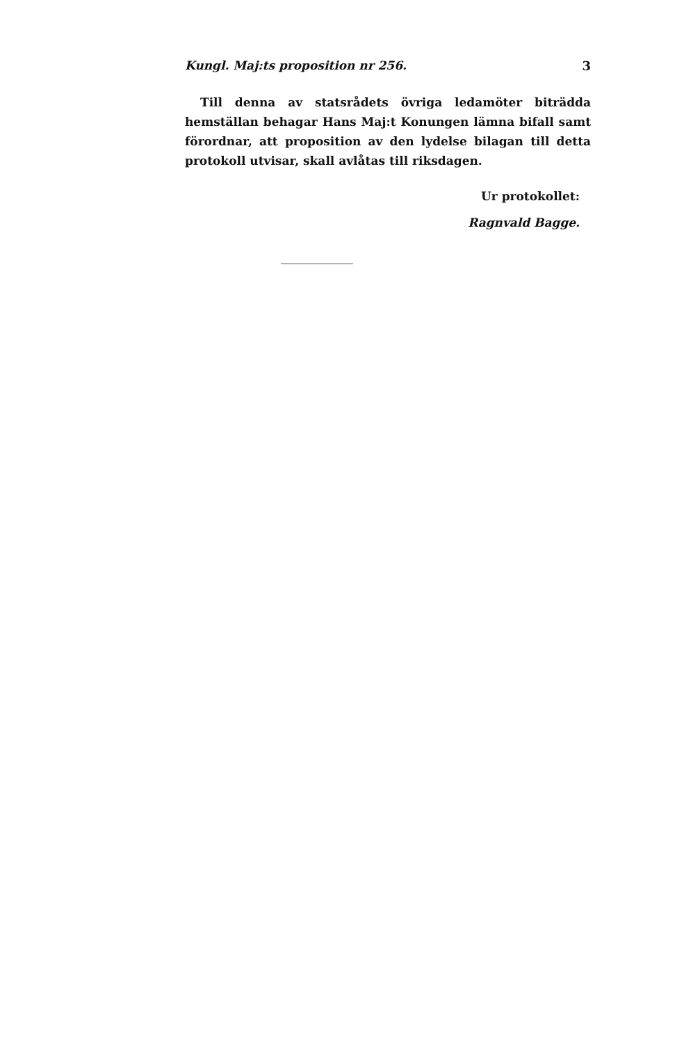Kungl. Maj:ts proposition nr 256. 3
Till denna av statsrådets övriga ledamöter biträdda hemställan behagar Hans Maj:t Konungen lämna bifall samt förordnar, att proposition av den lydelse bilagan till detta protokoll utvisar, skall avlåtas till riksdagen.
Ur protokollet:
Ragnvald Bagge.